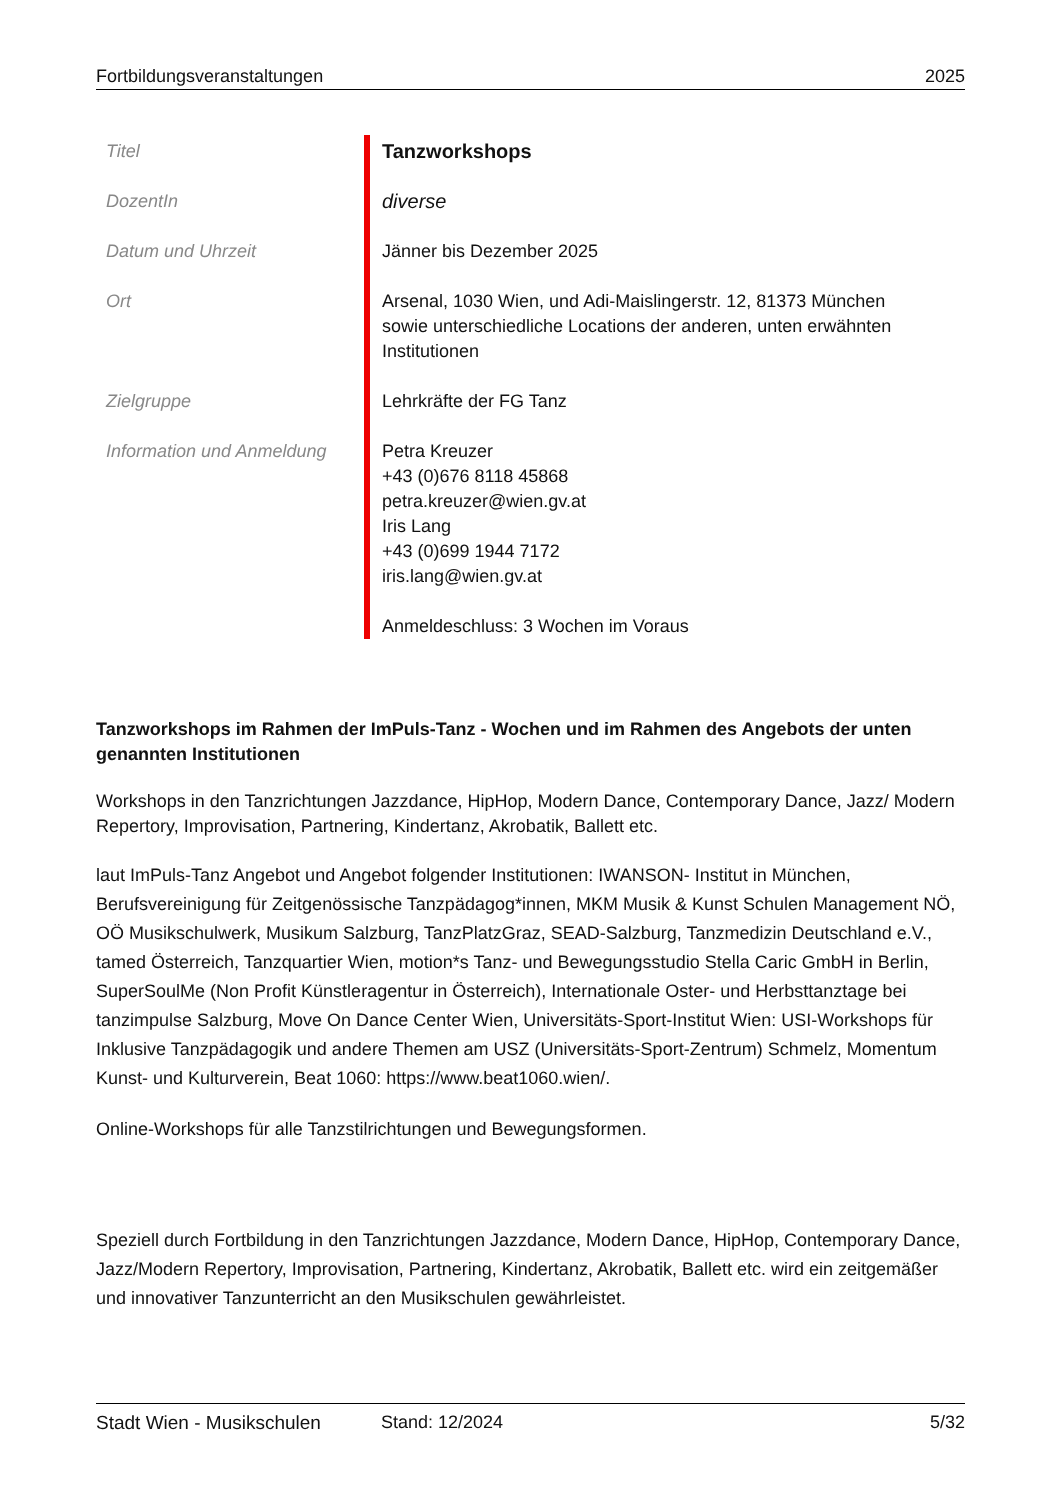Fortbildungsveranstaltungen 2025
| Titel | Tanzworkshops |
| DozentIn | diverse |
| Datum und Uhrzeit | Jänner bis Dezember 2025 |
| Ort | Arsenal, 1030 Wien, und Adi-Maislingerstr. 12, 81373 München sowie unterschiedliche Locations der anderen, unten erwähnten Institutionen |
| Zielgruppe | Lehrkräfte der FG Tanz |
| Information und Anmeldung | Petra Kreuzer +43 (0)676 8118 45868 petra.kreuzer@wien.gv.at Iris Lang +43 (0)699 1944 7172 iris.lang@wien.gv.at Anmeldeschluss: 3 Wochen im Voraus |
Tanzworkshops im Rahmen der ImPuls-Tanz - Wochen und im Rahmen des Angebots der unten genannten Institutionen
Workshops in den Tanzrichtungen Jazzdance, HipHop, Modern Dance, Contemporary Dance, Jazz/ Modern Repertory, Improvisation, Partnering, Kindertanz, Akrobatik, Ballett etc.
laut ImPuls-Tanz Angebot und Angebot folgender Institutionen: IWANSON- Institut in München, Berufsvereinigung für Zeitgenössische Tanzpädagog*innen, MKM Musik & Kunst Schulen Management NÖ, OÖ Musikschulwerk, Musikum Salzburg, TanzPlatzGraz, SEAD-Salzburg, Tanzmedizin Deutschland e.V., tamed Österreich, Tanzquartier Wien, motion*s Tanz- und Bewegungsstudio Stella Caric GmbH in Berlin, SuperSoulMe (Non Profit Künstleragentur in Österreich), Internationale Oster- und Herbsttanztage bei tanzimpulse Salzburg, Move On Dance Center Wien, Universitäts-Sport-Institut Wien: USI-Workshops für Inklusive Tanzpädagogik und andere Themen am USZ (Universitäts-Sport-Zentrum) Schmelz, Momentum Kunst- und Kulturverein, Beat 1060: https://www.beat1060.wien/.
Online-Workshops für alle Tanzstilrichtungen und Bewegungsformen.
Speziell durch Fortbildung in den Tanzrichtungen Jazzdance, Modern Dance, HipHop, Contemporary Dance, Jazz/Modern Repertory, Improvisation, Partnering, Kindertanz, Akrobatik, Ballett etc. wird ein zeitgemäßer und innovativer Tanzunterricht an den Musikschulen gewährleistet.
Stadt Wien - Musikschulen Stand: 12/2024 5/32